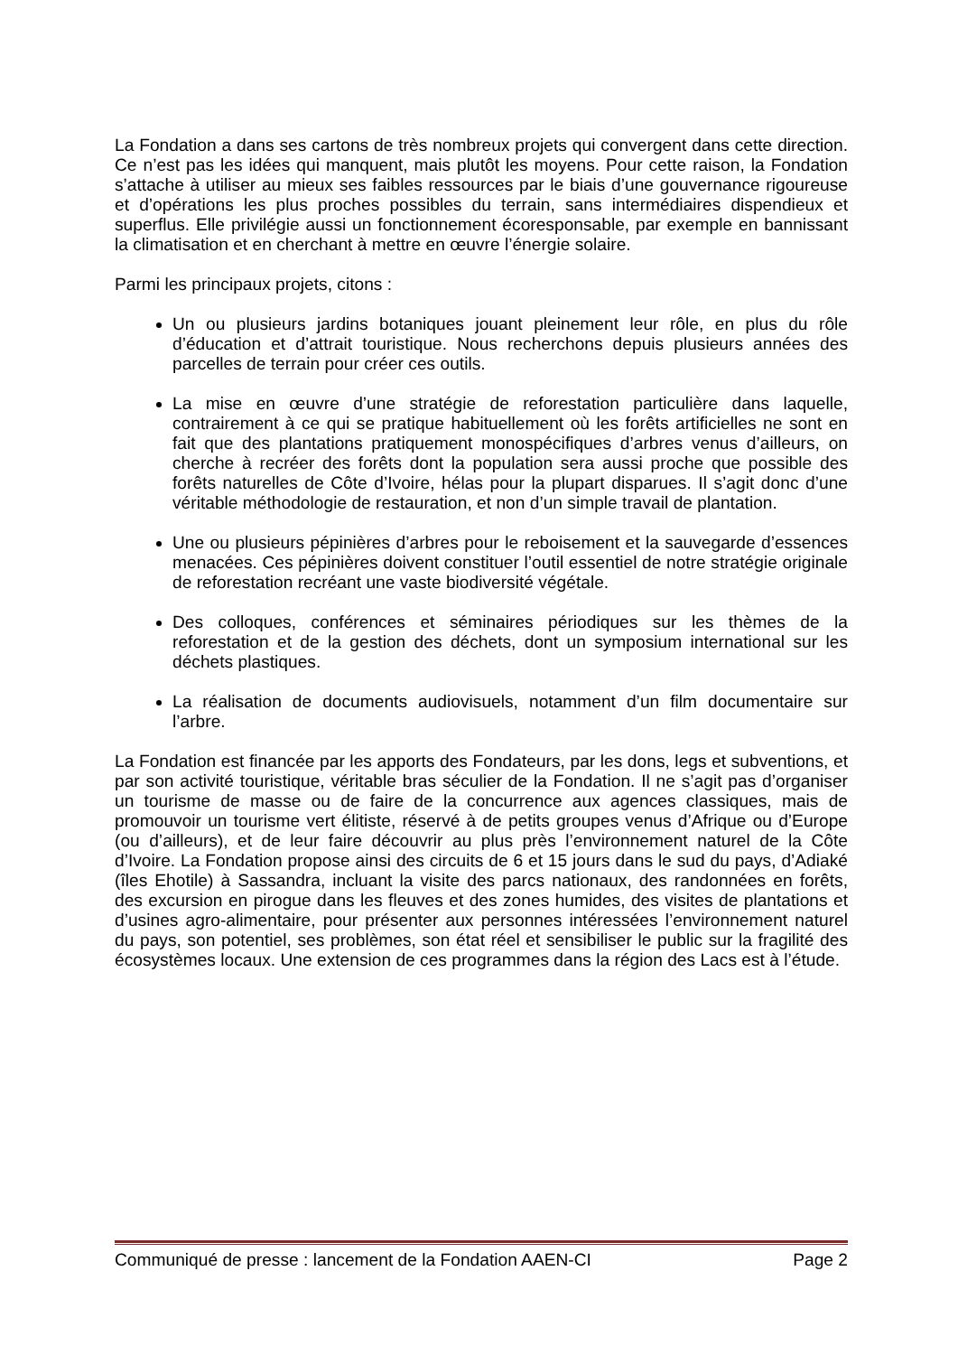La Fondation a dans ses cartons de très nombreux projets qui convergent dans cette direction. Ce n’est pas les idées qui manquent, mais plutôt les moyens. Pour cette raison, la Fondation s’attache à utiliser au mieux ses faibles ressources par le biais d’une gouvernance rigoureuse et d’opérations les plus proches possibles du terrain, sans intermédiaires dispendieux et superflus. Elle privilégie aussi un fonctionnement écoresponsable, par exemple en bannissant la climatisation et en cherchant à mettre en œuvre l’énergie solaire.
Parmi les principaux projets, citons :
Un ou plusieurs jardins botaniques jouant pleinement leur rôle, en plus du rôle d’éducation et d’attrait touristique. Nous recherchons depuis plusieurs années des parcelles de terrain pour créer ces outils.
La mise en œuvre d’une stratégie de reforestation particulière dans laquelle, contrairement à ce qui se pratique habituellement où les forêts artificielles ne sont en fait que des plantations pratiquement monospécifiques d’arbres venus d’ailleurs, on cherche à recréer des forêts dont la population sera aussi proche que possible des forêts naturelles de Côte d’Ivoire, hélas pour la plupart disparues. Il s’agit donc d’une véritable méthodologie de restauration, et non d’un simple travail de plantation.
Une ou plusieurs pépinières d’arbres pour le reboisement et la sauvegarde d’essences menacées. Ces pépinières doivent constituer l’outil essentiel de notre stratégie originale de reforestation recréant une vaste biodiversité végétale.
Des colloques, conférences et séminaires périodiques sur les thèmes de la reforestation et de la gestion des déchets, dont un symposium international sur les déchets plastiques.
La réalisation de documents audiovisuels, notamment d’un film documentaire sur l’arbre.
La Fondation est financée par les apports des Fondateurs, par les dons, legs et subventions, et par son activité touristique, véritable bras séculier de la Fondation. Il ne s’agit pas d’organiser un tourisme de masse ou de faire de la concurrence aux agences classiques, mais de promouvoir un tourisme vert élitiste, réservé à de petits groupes venus d’Afrique ou d’Europe (ou d’ailleurs), et de leur faire découvrir au plus près l’environnement naturel de la Côte d’Ivoire. La Fondation propose ainsi des circuits de 6 et 15 jours dans le sud du pays, d’Adiaké (îles Ehotile) à Sassandra, incluant la visite des parcs nationaux, des randonnées en forêts, des excursion en pirogue dans les fleuves et des zones humides, des visites de plantations et d’usines agro-alimentaire, pour présenter aux personnes intéressées l’environnement naturel du pays, son potentiel, ses problèmes, son état réel et sensibiliser le public sur la fragilité des écosystèmes locaux. Une extension de ces programmes dans la région des Lacs est à l’étude.
Communiqué de presse : lancement de la Fondation AAEN-CI Page 2